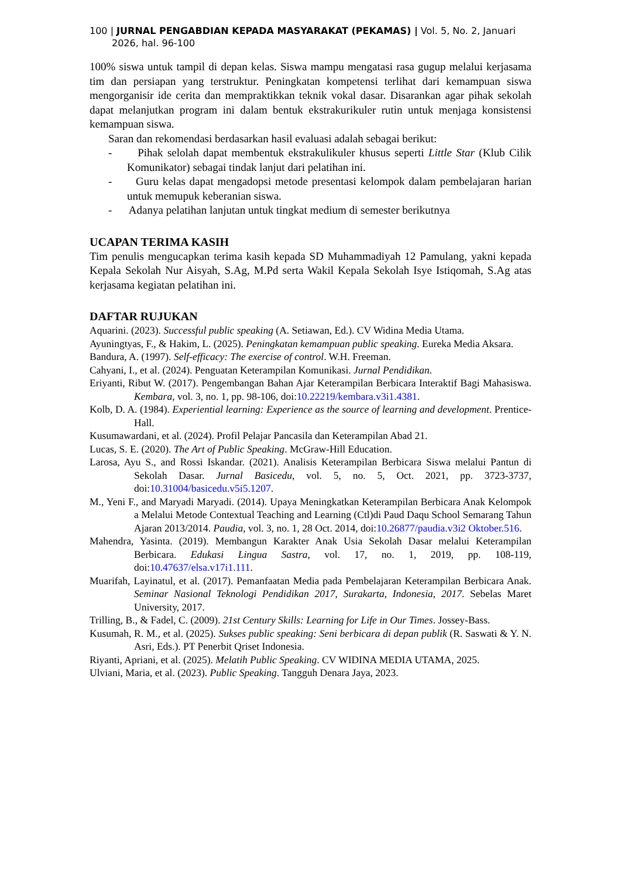100 | JURNAL PENGABDIAN KEPADA MASYARAKAT (PEKAMAS) | Vol. 5, No. 2, Januari 2026, hal. 96-100
100% siswa untuk tampil di depan kelas. Siswa mampu mengatasi rasa gugup melalui kerjasama tim dan persiapan yang terstruktur. Peningkatan kompetensi terlihat dari kemampuan siswa mengorganisir ide cerita dan mempraktikkan teknik vokal dasar. Disarankan agar pihak sekolah dapat melanjutkan program ini dalam bentuk ekstrakurikuler rutin untuk menjaga konsistensi kemampuan siswa.
Saran dan rekomendasi berdasarkan hasil evaluasi adalah sebagai berikut:
- Pihak selolah dapat membentuk ekstrakulikuler khusus seperti Little Star (Klub Cilik Komunikator) sebagai tindak lanjut dari pelatihan ini.
- Guru kelas dapat mengadopsi metode presentasi kelompok dalam pembelajaran harian untuk memupuk keberanian siswa.
- Adanya pelatihan lanjutan untuk tingkat medium di semester berikutnya
UCAPAN TERIMA KASIH
Tim penulis mengucapkan terima kasih kepada SD Muhammadiyah 12 Pamulang, yakni kepada Kepala Sekolah Nur Aisyah, S.Ag, M.Pd serta Wakil Kepala Sekolah Isye Istiqomah, S.Ag atas kerjasama kegiatan pelatihan ini.
DAFTAR RUJUKAN
Aquarini. (2023). Successful public speaking (A. Setiawan, Ed.). CV Widina Media Utama.
Ayuningtyas, F., & Hakim, L. (2025). Peningkatan kemampuan public speaking. Eureka Media Aksara.
Bandura, A. (1997). Self-efficacy: The exercise of control. W.H. Freeman.
Cahyani, I., et al. (2024). Penguatan Keterampilan Komunikasi. Jurnal Pendidikan.
Eriyanti, Ribut W. (2017). Pengembangan Bahan Ajar Keterampilan Berbicara Interaktif Bagi Mahasiswa. Kembara, vol. 3, no. 1, pp. 98-106, doi:10.22219/kembara.v3i1.4381.
Kolb, D. A. (1984). Experiential learning: Experience as the source of learning and development. Prentice-Hall.
Kusumawardani, et al. (2024). Profil Pelajar Pancasila dan Keterampilan Abad 21.
Lucas, S. E. (2020). The Art of Public Speaking. McGraw-Hill Education.
Larosa, Ayu S., and Rossi Iskandar. (2021). Analisis Keterampilan Berbicara Siswa melalui Pantun di Sekolah Dasar. Jurnal Basicedu, vol. 5, no. 5, Oct. 2021, pp. 3723-3737, doi:10.31004/basicedu.v5i5.1207.
M., Yeni F., and Maryadi Maryadi. (2014). Upaya Meningkatkan Keterampilan Berbicara Anak Kelompok a Melalui Metode Contextual Teaching and Learning (Ctl)di Paud Daqu School Semarang Tahun Ajaran 2013/2014. Paudia, vol. 3, no. 1, 28 Oct. 2014, doi:10.26877/paudia.v3i2 Oktober.516.
Mahendra, Yasinta. (2019). Membangun Karakter Anak Usia Sekolah Dasar melalui Keterampilan Berbicara. Edukasi Lingua Sastra, vol. 17, no. 1, 2019, pp. 108-119, doi:10.47637/elsa.v17i1.111.
Muarifah, Layinatul, et al. (2017). Pemanfaatan Media pada Pembelajaran Keterampilan Berbicara Anak. Seminar Nasional Teknologi Pendidikan 2017, Surakarta, Indonesia, 2017. Sebelas Maret University, 2017.
Trilling, B., & Fadel, C. (2009). 21st Century Skills: Learning for Life in Our Times. Jossey-Bass.
Kusumah, R. M., et al. (2025). Sukses public speaking: Seni berbicara di depan publik (R. Saswati & Y. N. Asri, Eds.). PT Penerbit Qriset Indonesia.
Riyanti, Apriani, et al. (2025). Melatih Public Speaking. CV WIDINA MEDIA UTAMA, 2025.
Ulviani, Maria, et al. (2023). Public Speaking. Tangguh Denara Jaya, 2023.